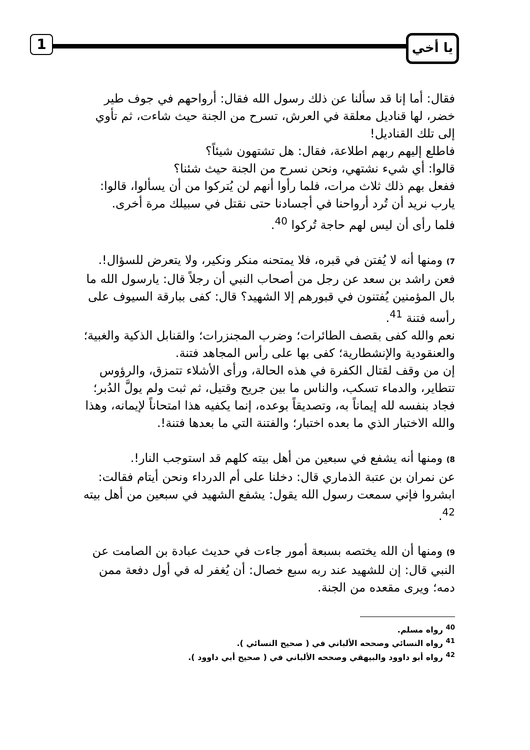1 يا أخي
فقال: أما إنا قد سألنا عن ذلك رسول الله فقال: أرواحهم في جوف طير خضر، لها قناديل معلقة في العرش، تسرح من الجنة حيث شاءت، ثم تأوي إلى تلك القناديل!
فاطلع إليهم ربهم اطلاعة، فقال: هل تشتهون شيئاً؟
قالوا: أي شيء نشتهي، ونحن نسرح من الجنة حيث شئنا؟
ففعل بهم ذلك ثلاث مرات، فلما رأوا أنهم لن يُتركوا من أن يسألوا، قالوا: يارب نريد أن تُرد أرواحنا في أجسادنا حتى نقتل في سبيلك مرة أخرى.
فلما رأى أن ليس لهم حاجة تُركوا <sup>40</sup>.
7) ومنها أنه لا يُفتن في قبره، فلا يمتحنه منكر ونكير، ولا يتعرض للسؤال!.
فعن راشد بن سعد عن رجل من أصحاب النبي أن رجلاً قال: يارسول الله ما بال المؤمنين يُفتنون في قبورهم إلا الشهيد؟ قال: كفى ببارقة السيوف على رأسه فتنة <sup>41</sup>.
نعم والله كفى بقصف الطائرات؛ وضرب المجنزرات؛ والقنابل الذكية والغبية؛ والعنقودية والإنشطارية؛ كفى بها على رأس المجاهد فتنة.
إن من وقف لقتال الكفرة في هذه الحالة، ورأى الأشلاء تتمزق، والرؤوس تتطاير، والدماء تسكب، والناس ما بين جريح وقتيل، ثم ثبت ولم يولَّ الدُبر؛ فجاد بنفسه لله إيماناً به، وتصديقاً بوعده، إنما يكفيه هذا امتحاناً لإيمانه، وهذا والله الاختبار الذي ما بعده اختبار؛ والفتنة التي ما بعدها فتنة!.
8) ومنها أنه يشفع في سبعين من أهل بيته كلهم قد استوجب النار!.
عن نمران بن عتبة الذماري قال: دخلنا على أم الدرداء ونحن أيتام فقالت: ابشروا فإني سمعت رسول الله يقول: يشفع الشهيد في سبعين من أهل بيته <sup>42</sup>.
9) ومنها أن الله يختصه بسبعة أمور جاءت في حديث عبادة بن الصامت عن النبي قال: إن للشهيد عند ربه سبع خصال: أن يُغفر له في أول دفعة ممن دمه؛ ويرى مقعده من الجنة.
<sup>40</sup> رواه مسلم.
<sup>41</sup> رواه النسائي وصححه الألباني في ( صحيح النسائي ).
<sup>42</sup> رواه أبو داوود والبيهقي وصححه الألباني في ( صحيح أبي داوود ).